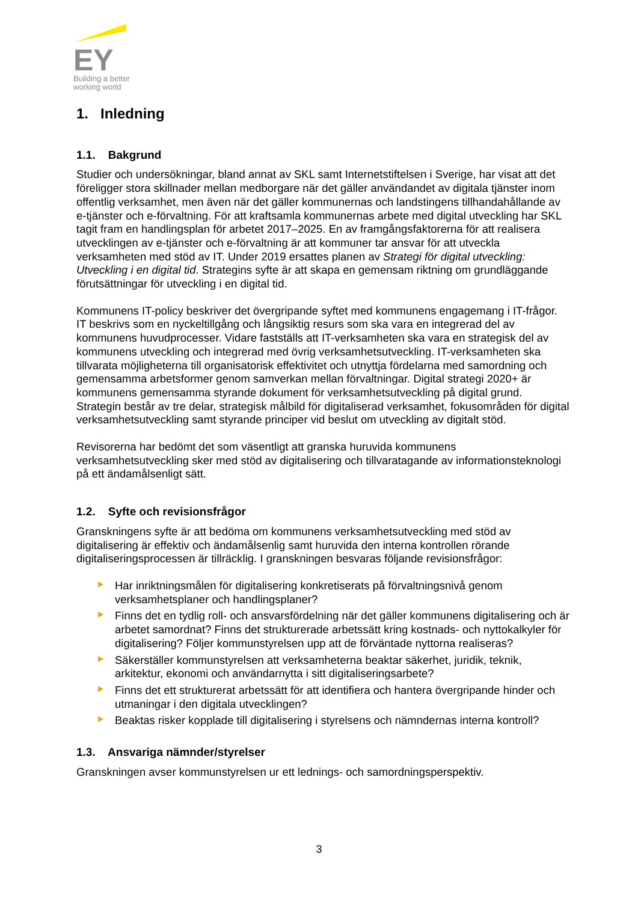EY
Building a better
working world
1. Inledning
1.1. Bakgrund
Studier och undersökningar, bland annat av SKL samt Internetstiftelsen i Sverige, har visat att det föreligger stora skillnader mellan medborgare när det gäller användandet av digitala tjänster inom offentlig verksamhet, men även när det gäller kommunernas och landstingens tillhandahållande av e-tjänster och e-förvaltning. För att kraftsamla kommunernas arbete med digital utveckling har SKL tagit fram en handlingsplan för arbetet 2017–2025. En av framgångsfaktorerna för att realisera utvecklingen av e-tjänster och e-förvaltning är att kommuner tar ansvar för att utveckla verksamheten med stöd av IT. Under 2019 ersattes planen av Strategi för digital utveckling: Utveckling i en digital tid. Strategins syfte är att skapa en gemensam riktning om grundläggande förutsättningar för utveckling i en digital tid.
Kommunens IT-policy beskriver det övergripande syftet med kommunens engagemang i IT-frågor. IT beskrivs som en nyckeltillgång och långsiktig resurs som ska vara en integrerad del av kommunens huvudprocesser. Vidare fastställs att IT-verksamheten ska vara en strategisk del av kommunens utveckling och integrerad med övrig verksamhetsutveckling. IT-verksamheten ska tillvarata möjligheterna till organisatorisk effektivitet och utnyttja fördelarna med samordning och gemensamma arbetsformer genom samverkan mellan förvaltningar. Digital strategi 2020+ är kommunens gemensamma styrande dokument för verksamhetsutveckling på digital grund. Strategin består av tre delar, strategisk målbild för digitaliserad verksamhet, fokusområden för digital verksamhetsutveckling samt styrande principer vid beslut om utveckling av digitalt stöd.
Revisorerna har bedömt det som väsentligt att granska huruvida kommunens verksamhetsutveckling sker med stöd av digitalisering och tillvaratagande av informationsteknologi på ett ändamålsenligt sätt.
1.2. Syfte och revisionsfrågor
Granskningens syfte är att bedöma om kommunens verksamhetsutveckling med stöd av digitalisering är effektiv och ändamålsenlig samt huruvida den interna kontrollen rörande digitaliseringsprocessen är tillräcklig. I granskningen besvaras följande revisionsfrågor:
Har inriktningsmålen för digitalisering konkretiserats på förvaltningsnivå genom verksamhetsplaner och handlingsplaner?
Finns det en tydlig roll- och ansvarsfördelning när det gäller kommunens digitalisering och är arbetet samordnat? Finns det strukturerade arbetssätt kring kostnads- och nyttokalkyler för digitalisering? Följer kommunstyrelsen upp att de förväntade nyttorna realiseras?
Säkerställer kommunstyrelsen att verksamheterna beaktar säkerhet, juridik, teknik, arkitektur, ekonomi och användarnytta i sitt digitaliseringsarbete?
Finns det ett strukturerat arbetssätt för att identifiera och hantera övergripande hinder och utmaningar i den digitala utvecklingen?
Beaktas risker kopplade till digitalisering i styrelsens och nämndernas interna kontroll?
1.3. Ansvariga nämnder/styrelser
Granskningen avser kommunstyrelsen ur ett lednings- och samordningsperspektiv.
3